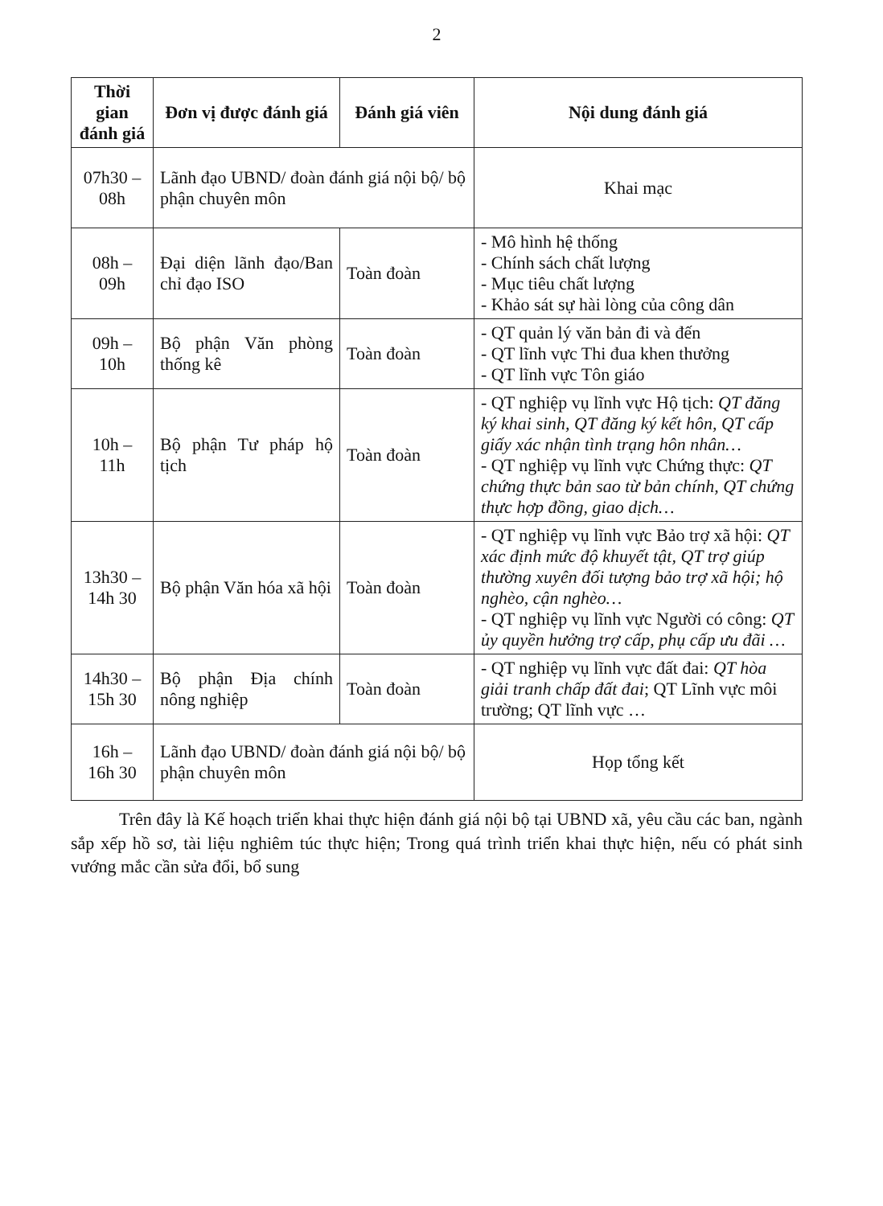2
| Thời gian đánh giá | Đơn vị được đánh giá | Đánh giá viên | Nội dung đánh giá |
| --- | --- | --- | --- |
| 07h30 – 08h | Lãnh đạo UBND/ đoàn đánh giá nội bộ/ bộ phận chuyên môn | | Khai mạc |
| 08h – 09h | Đại diện lãnh đạo/Ban chỉ đạo ISO | Toàn đoàn | - Mô hình hệ thống - Chính sách chất lượng - Mục tiêu chất lượng - Khảo sát sự hài lòng của công dân |
| 09h – 10h | Bộ phận Văn phòng thống kê | Toàn đoàn | - QT quản lý văn bản đi và đến - QT lĩnh vực Thi đua khen thưởng - QT lĩnh vực Tôn giáo |
| 10h – 11h | Bộ phận Tư pháp hộ tịch | Toàn đoàn | - QT nghiệp vụ lĩnh vực Hộ tịch: QT đăng ký khai sinh, QT đăng ký kết hôn, QT cấp giấy xác nhận tình trạng hôn nhân… - QT nghiệp vụ lĩnh vực Chứng thực: QT chứng thực bản sao từ bản chính, QT chứng thực hợp đồng, giao dịch… |
| 13h30 – 14h 30 | Bộ phận Văn hóa xã hội | Toàn đoàn | - QT nghiệp vụ lĩnh vực Bảo trợ xã hội: QT xác định mức độ khuyết tật, QT trợ giúp thường xuyên đối tượng bảo trợ xã hội; hộ nghèo, cận nghèo… - QT nghiệp vụ lĩnh vực Người có công: QT ủy quyền hưởng trợ cấp, phụ cấp ưu đãi … |
| 14h30 – 15h 30 | Bộ phận Địa chính nông nghiệp | Toàn đoàn | - QT nghiệp vụ lĩnh vực đất đai: QT hòa giải tranh chấp đất đai ; QT Lĩnh vực môi trường; QT lĩnh vực … |
| 16h – 16h 30 | Lãnh đạo UBND/ đoàn đánh giá nội bộ/ bộ phận chuyên môn | | Họp tổng kết |
Trên đây là Kế hoạch triển khai thực hiện đánh giá nội bộ tại UBND xã, yêu cầu các ban, ngành sắp xếp hồ sơ, tài liệu nghiêm túc thực hiện; Trong quá trình triển khai thực hiện, nếu có phát sinh vướng mắc cần sửa đổi, bổ sung